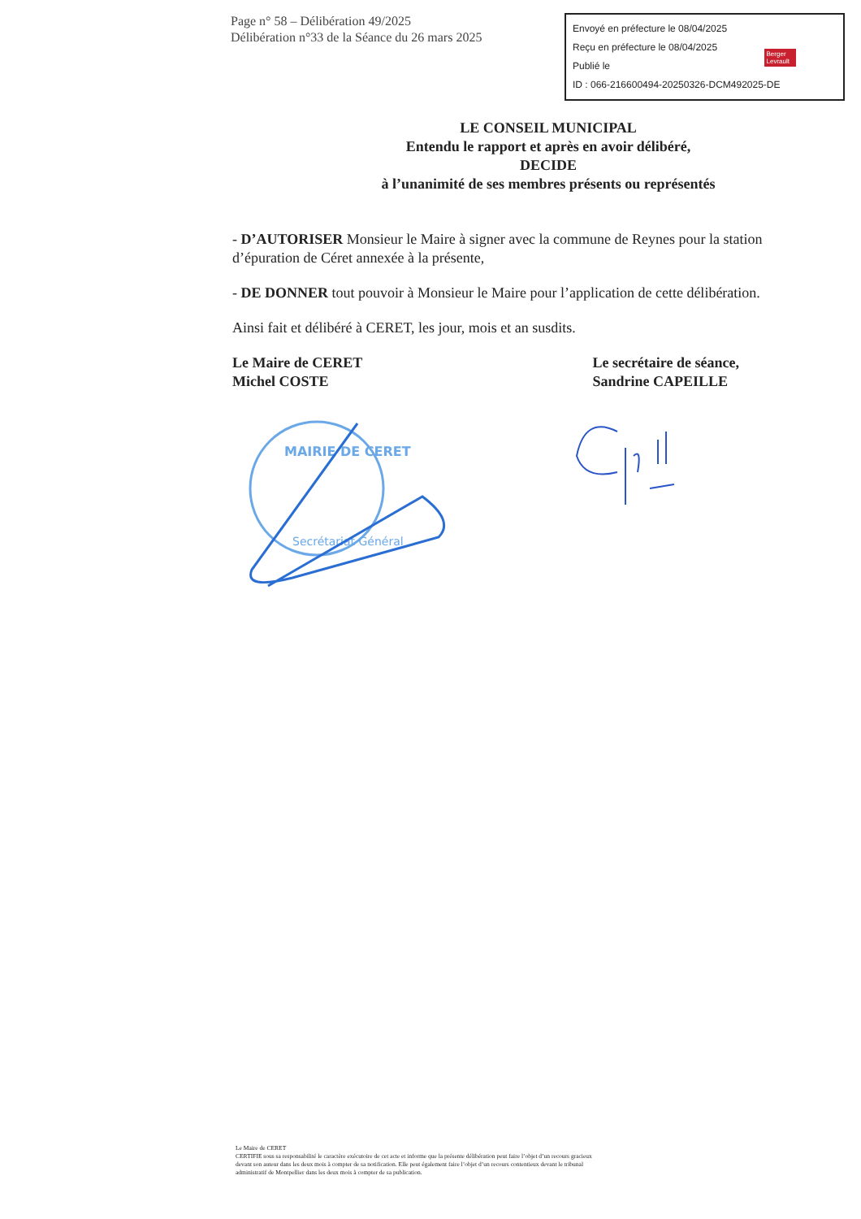Page n° 58 – Délibération 49/2025
Délibération n°33 de la Séance du 26 mars 2025
Envoyé en préfecture le 08/04/2025
Reçu en préfecture le 08/04/2025
Publié le
ID : 066-216600494-20250326-DCM492025-DE
Berger
Levrault
LE CONSEIL MUNICIPAL
Entendu le rapport et après en avoir délibéré,
DECIDE
à l’unanimité de ses membres présents ou représentés
- D’AUTORISER Monsieur le Maire à signer avec la commune de Reynes pour la station d’épuration de Céret annexée à la présente,
- DE DONNER tout pouvoir à Monsieur le Maire pour l’application de cette délibération.
Ainsi fait et délibéré à CERET, les jour, mois et an susdits.
Le Maire de CERET
Michel COSTE
Le secrétaire de séance,
Sandrine CAPEILLE
MAIRIE DE CERET
Secrétariat Général
Le Maire de CERET
CERTIFIE sous sa responsabilité le caractère exécutoire de cet acte et informe que la présente délibération peut faire l’objet d’un recours gracieux devant son auteur dans les deux mois à compter de sa notification. Elle peut également faire l’objet d’un recours contentieux devant le tribunal administratif de Montpellier dans les deux mois à compter de sa publication.